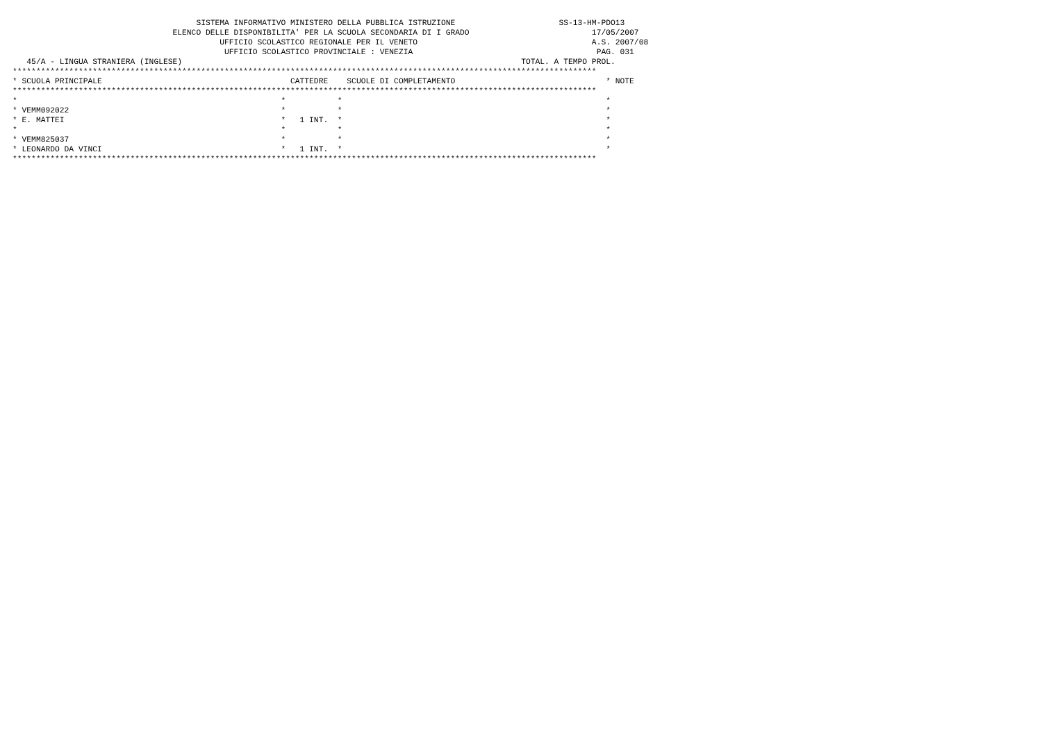SISTEMA INFORMATIVO MINISTERO DELLA PUBBLICA ISTRUZIONE                      SS-13-HM-PDO13
                                  ELENCO DELLE DISPONIBILITA' PER LA SCUOLA SECONDARIA DI I GRADO                          17/05/2007
                                            UFFICIO SCOLASTICO REGIONALE PER IL VENETO                                     A.S. 2007/08
                                             UFFICIO SCOLASTICO PROVINCIALE : VENEZIA                                       PAG. 031
   45/A - LINGUA STRANIERA (INGLESE)                                                                        TOTAL. A TEMPO PROL.
****************************************************************************************************************************
* SCUOLA PRINCIPALE                                        CATTEDRE    SCUOLE DI COMPLETAMENTO                                * NOTE
****************************************************************************************************************************
*                                                        *           *                                                        *
* VEMM092022                                             *           *                                                        *
* E. MATTEI                                              *   1 INT.  *                                                        *
*                                                        *           *                                                        *
* VEMM825037                                             *           *                                                        *
* LEONARDO DA VINCI                                      *   1 INT.  *                                                        *
****************************************************************************************************************************